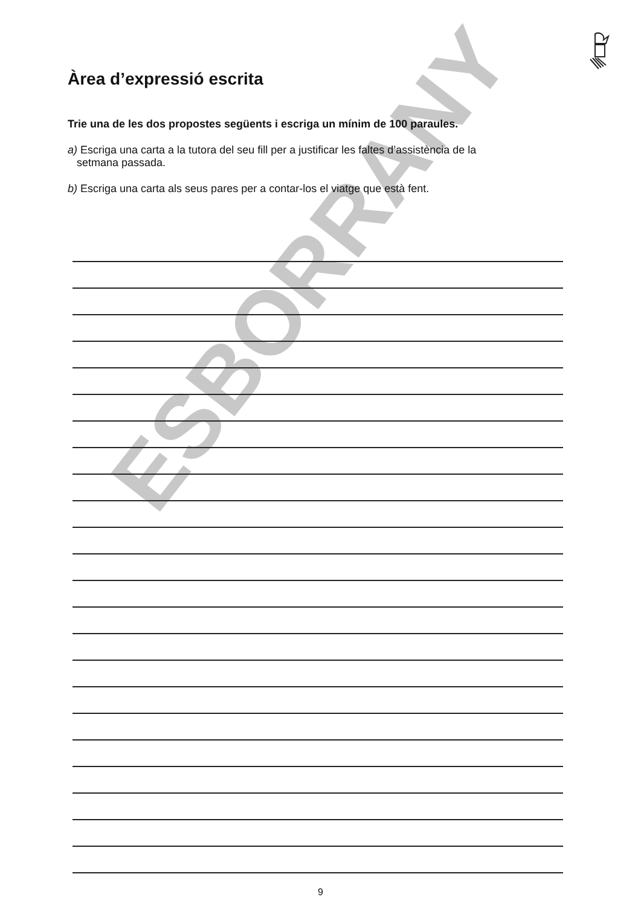Àrea d’expressió escrita
ESBORRANY
Trie una de les dos propostes següents i escriga un mínim de 100 paraules.
a) Escriga una carta a la tutora del seu fill per a justificar les faltes d’assistència de la
setmana passada.
b) Escriga una carta als seus pares per a contar-los el viatge que està fent.
9